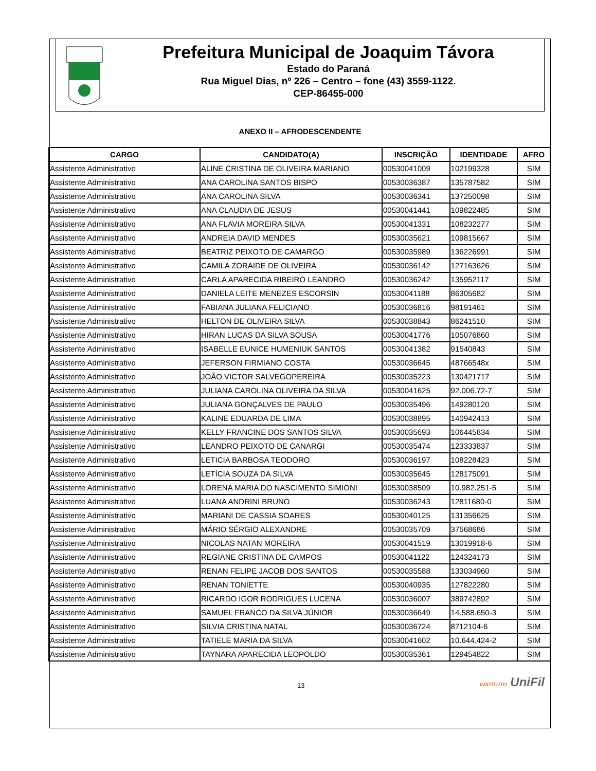Prefeitura Municipal de Joaquim Távora
Estado do Paraná
Rua Miguel Dias, nº 226 – Centro – fone (43) 3559-1122.
CEP-86455-000
ANEXO II – AFRODESCENDENTE
| CARGO | CANDIDATO(A) | INSCRIÇÃO | IDENTIDADE | AFRO |
| --- | --- | --- | --- | --- |
| Assistente Administrativo | ALINE CRISTINA DE OLIVEIRA MARIANO | 00530041009 | 102199328 | SIM |
| Assistente Administrativo | ANA CAROLINA SANTOS BISPO | 00530036387 | 135787582 | SIM |
| Assistente Administrativo | ANA CAROLINA SILVA | 00530036341 | 137250098 | SIM |
| Assistente Administrativo | ANA CLAUDIA DE JESUS | 00530041441 | 109822485 | SIM |
| Assistente Administrativo | ANA FLAVIA MOREIRA SILVA | 00530041331 | 108232277 | SIM |
| Assistente Administrativo | ANDREIA DAVID MENDES | 00530035621 | 109815667 | SIM |
| Assistente Administrativo | BEATRIZ PEIXOTO DE CAMARGO | 00530035989 | 136226991 | SIM |
| Assistente Administrativo | CAMILA ZORAIDE DE OLIVEIRA | 00530036142 | 127163626 | SIM |
| Assistente Administrativo | CARLA APARECIDA RIBEIRO LEANDRO | 00530036242 | 135952117 | SIM |
| Assistente Administrativo | DANIELA LEITE MENEZES ESCORSIN | 00530041188 | 86305682 | SIM |
| Assistente Administrativo | FABIANA JULIANA FELICIANO | 00530036816 | 98191461 | SIM |
| Assistente Administrativo | HELTON DE OLIVEIRA SILVA | 00530038843 | 86241510 | SIM |
| Assistente Administrativo | HIRAN LUCAS DA SILVA SOUSA | 00530041776 | 105076860 | SIM |
| Assistente Administrativo | ISABELLE EUNICE HUMENIUK SANTOS | 00530041382 | 91540843 | SIM |
| Assistente Administrativo | JEFERSON FIRMIANO COSTA | 00530036645 | 48766548x | SIM |
| Assistente Administrativo | JOÃO VICTOR SALVEGOPEREIRA | 00530035223 | 130421717 | SIM |
| Assistente Administrativo | JULIANA CAROLINA OLIVEIRA DA SILVA | 00530041625 | 92.006.72-7 | SIM |
| Assistente Administrativo | JULIANA GONÇALVES DE PAULO | 00530035496 | 149280120 | SIM |
| Assistente Administrativo | KALINE EDUARDA DE LIMA | 00530038895 | 140942413 | SIM |
| Assistente Administrativo | KELLY FRANCINE DOS SANTOS SILVA | 00530035693 | 106445834 | SIM |
| Assistente Administrativo | LEANDRO PEIXOTO DE CANARGI | 00530035474 | 123333837 | SIM |
| Assistente Administrativo | LETICIA BARBOSA TEODORO | 00530036197 | 108228423 | SIM |
| Assistente Administrativo | LETÍCIA SOUZA DA SILVA | 00530035645 | 128175091 | SIM |
| Assistente Administrativo | LORENA MARIA DO NASCIMENTO SIMIONI | 00530038509 | 10.982.251-5 | SIM |
| Assistente Administrativo | LUANA ANDRINI BRUNO | 00530036243 | 12811680-0 | SIM |
| Assistente Administrativo | MARIANI DE CASSIA SOARES | 00530040125 | 131356625 | SIM |
| Assistente Administrativo | MÁRIO SÉRGIO ALEXANDRE | 00530035709 | 37568686 | SIM |
| Assistente Administrativo | NICOLAS NATAN MOREIRA | 00530041519 | 13019918-6 | SIM |
| Assistente Administrativo | REGIANE CRISTINA DE CAMPOS | 00530041122 | 124324173 | SIM |
| Assistente Administrativo | RENAN FELIPE JACOB DOS SANTOS | 00530035588 | 133034960 | SIM |
| Assistente Administrativo | RENAN TONIETTE | 00530040935 | 127822280 | SIM |
| Assistente Administrativo | RICARDO IGOR RODRIGUES LUCENA | 00530036007 | 389742892 | SIM |
| Assistente Administrativo | SAMUEL FRANCO DA SILVA JÚNIOR | 00530036649 | 14.588.650-3 | SIM |
| Assistente Administrativo | SILVIA CRISTINA NATAL | 00530036724 | 8712104-6 | SIM |
| Assistente Administrativo | TATIELE MARIA DA SILVA | 00530041602 | 10.644.424-2 | SIM |
| Assistente Administrativo | TAYNARA APARECIDA LEOPOLDO | 00530035361 | 129454822 | SIM |
13 INSTITUTO UniFil